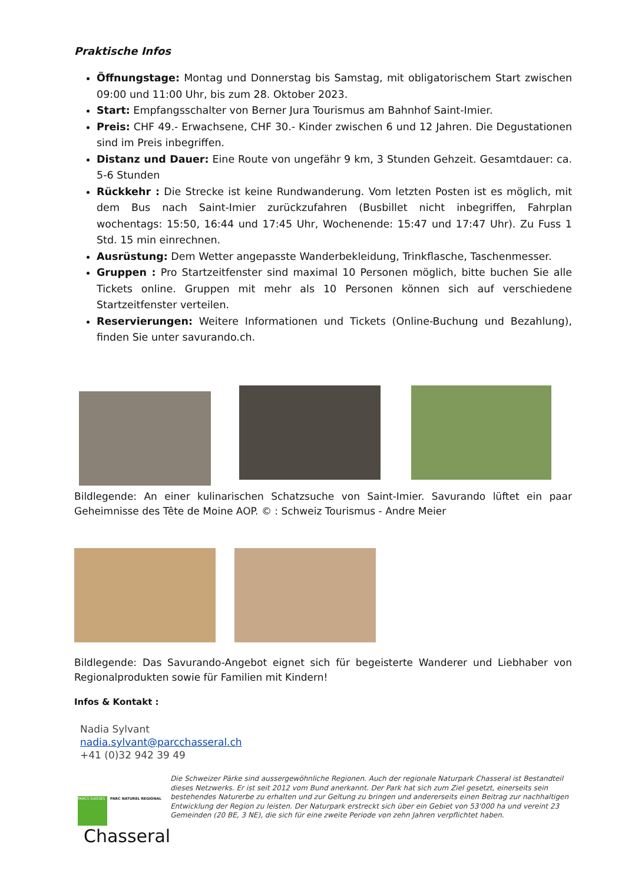Praktische Infos
Öffnungstage: Montag und Donnerstag bis Samstag, mit obligatorischem Start zwischen 09:00 und 11:00 Uhr, bis zum 28. Oktober 2023.
Start: Empfangsschalter von Berner Jura Tourismus am Bahnhof Saint-Imier.
Preis: CHF 49.- Erwachsene, CHF 30.- Kinder zwischen 6 und 12 Jahren. Die Degustationen sind im Preis inbegriffen.
Distanz und Dauer: Eine Route von ungefähr 9 km, 3 Stunden Gehzeit. Gesamtdauer: ca. 5-6 Stunden
Rückkehr : Die Strecke ist keine Rundwanderung. Vom letzten Posten ist es möglich, mit dem Bus nach Saint-Imier zurückzufahren (Busbillet nicht inbegriffen, Fahrplan wochentags: 15:50, 16:44 und 17:45 Uhr, Wochenende: 15:47 und 17:47 Uhr). Zu Fuss 1 Std. 15 min einrechnen.
Ausrüstung: Dem Wetter angepasste Wanderbekleidung, Trinkflasche, Taschenmesser.
Gruppen : Pro Startzeitfenster sind maximal 10 Personen möglich, bitte buchen Sie alle Tickets online. Gruppen mit mehr als 10 Personen können sich auf verschiedene Startzeitfenster verteilen.
Reservierungen: Weitere Informationen und Tickets (Online-Buchung und Bezahlung), finden Sie unter savurando.ch.
Bildlegende: An einer kulinarischen Schatzsuche von Saint-Imier. Savurando lüftet ein paar Geheimnisse des Tête de Moine AOP. © : Schweiz Tourismus - Andre Meier
Bildlegende: Das Savurando-Angebot eignet sich für begeisterte Wanderer und Liebhaber von Regionalprodukten sowie für Familien mit Kindern!
Infos & Kontakt :
Nadia Sylvant
nadia.sylvant@parcchasseral.ch
+41 (0)32 942 39 49
PARCS SUISSES PARC NATUREL REGIONAL Chasseral
Die Schweizer Pärke sind aussergewöhnliche Regionen. Auch der regionale Naturpark Chasseral ist Bestandteil dieses Netzwerks. Er ist seit 2012 vom Bund anerkannt. Der Park hat sich zum Ziel gesetzt, einerseits sein bestehendes Naturerbe zu erhalten und zur Geltung zu bringen und andererseits einen Beitrag zur nachhaltigen Entwicklung der Region zu leisten. Der Naturpark erstreckt sich über ein Gebiet von 53'000 ha und vereint 23 Gemeinden (20 BE, 3 NE), die sich für eine zweite Periode von zehn Jahren verpflichtet haben.